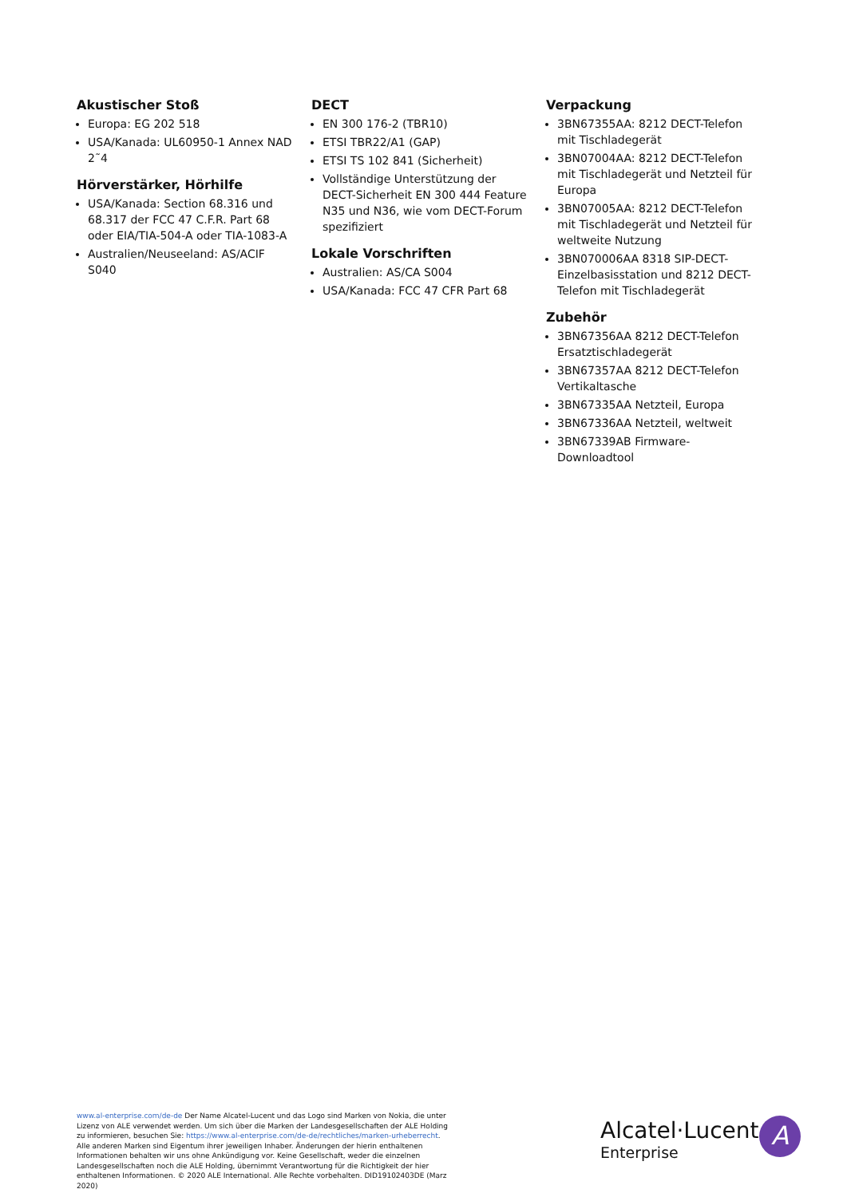Akustischer Stoß
Europa: EG 202 518
USA/Kanada: UL60950-1 Annex NAD 2˜4
Hörverstärker, Hörhilfe
USA/Kanada: Section 68.316 und 68.317 der FCC 47 C.F.R. Part 68 oder EIA/TIA-504-A oder TIA-1083-A
Australien/Neuseeland: AS/ACIF S040
DECT
EN 300 176-2 (TBR10)
ETSI TBR22/A1 (GAP)
ETSI TS 102 841 (Sicherheit)
Vollständige Unterstützung der DECT-Sicherheit EN 300 444 Feature N35 und N36, wie vom DECT-Forum spezifiziert
Lokale Vorschriften
Australien: AS/CA S004
USA/Kanada: FCC 47 CFR Part 68
Verpackung
3BN67355AA: 8212 DECT-Telefon mit Tischladegerät
3BN07004AA: 8212 DECT-Telefon mit Tischladegerät und Netzteil für Europa
3BN07005AA: 8212 DECT-Telefon mit Tischladegerät und Netzteil für weltweite Nutzung
3BN070006AA 8318 SIP-DECT-Einzelbasisstation und 8212 DECT-Telefon mit Tischladegerät
Zubehör
3BN67356AA 8212 DECT-Telefon Ersatztischladegerät
3BN67357AA 8212 DECT-Telefon Vertikaltasche
3BN67335AA Netzteil, Europa
3BN67336AA Netzteil, weltweit
3BN67339AB Firmware-Downloadtool
www.al-enterprise.com/de-de Der Name Alcatel-Lucent und das Logo sind Marken von Nokia, die unter Lizenz von ALE verwendet werden. Um sich über die Marken der Landesgesellschaften der ALE Holding zu informieren, besuchen Sie: https://www.al-enterprise.com/de-de/rechtliches/marken-urheberrecht. Alle anderen Marken sind Eigentum ihrer jeweiligen Inhaber. Änderungen der hierin enthaltenen Informationen behalten wir uns ohne Ankündigung vor. Keine Gesellschaft, weder die einzelnen Landesgesellschaften noch die ALE Holding, übernimmt Verantwortung für die Richtigkeit der hier enthaltenen Informationen. © 2020 ALE International. Alle Rechte vorbehalten. DID19102403DE (Marz 2020)
Alcatel·Lucent
Enterprise
A